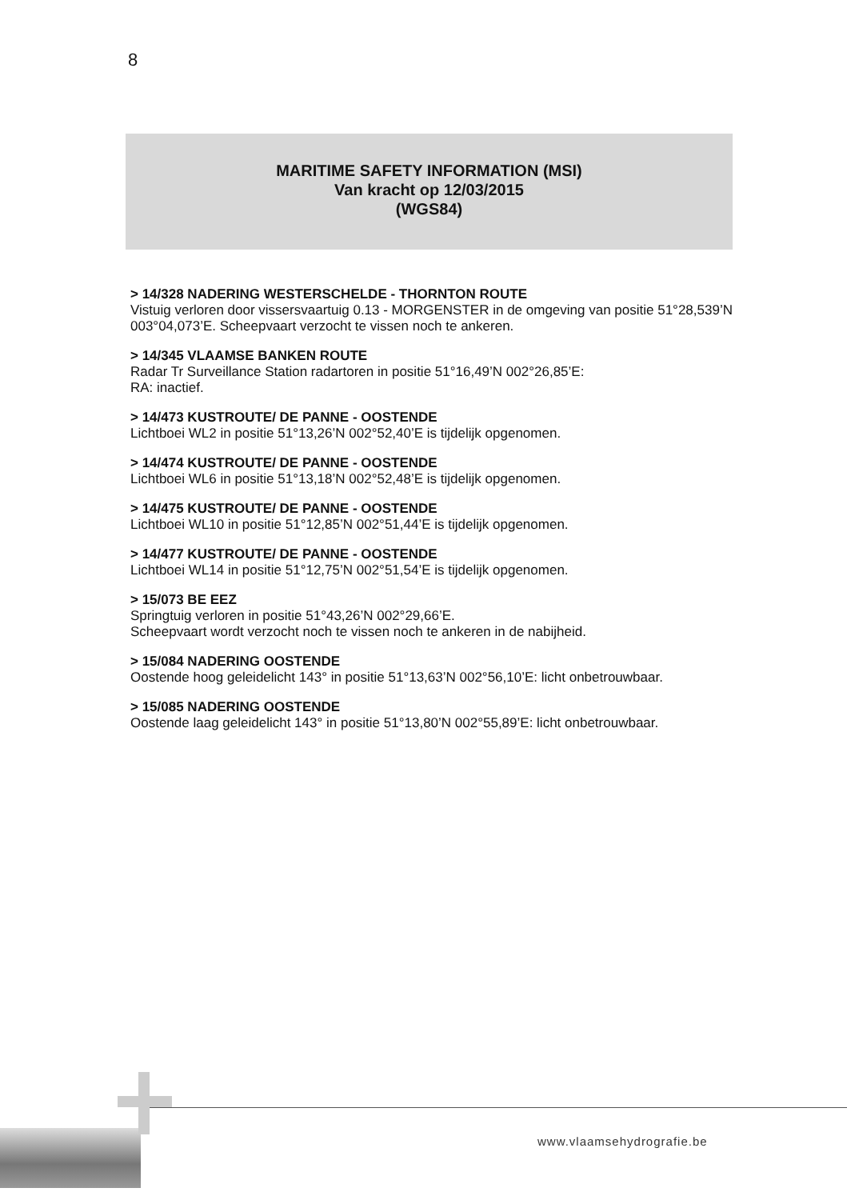8
MARITIME SAFETY INFORMATION (MSI)
Van kracht op 12/03/2015
(WGS84)
> 14/328 NADERING WESTERSCHELDE - THORNTON ROUTE
Vistuig verloren door vissersvaartuig 0.13 - MORGENSTER in de omgeving van positie 51°28,539’N 003°04,073’E. Scheepvaart verzocht te vissen noch te ankeren.
> 14/345 VLAAMSE BANKEN ROUTE
Radar Tr Surveillance Station radartoren in positie 51°16,49’N 002°26,85’E:
RA: inactief.
> 14/473 KUSTROUTE/ DE PANNE - OOSTENDE
Lichtboei WL2 in positie 51°13,26’N 002°52,40’E is tijdelijk opgenomen.
> 14/474 KUSTROUTE/ DE PANNE - OOSTENDE
Lichtboei WL6 in positie 51°13,18’N 002°52,48’E is tijdelijk opgenomen.
> 14/475 KUSTROUTE/ DE PANNE - OOSTENDE
Lichtboei WL10 in positie 51°12,85’N 002°51,44’E is tijdelijk opgenomen.
> 14/477 KUSTROUTE/ DE PANNE - OOSTENDE
Lichtboei WL14 in positie 51°12,75’N 002°51,54’E is tijdelijk opgenomen.
> 15/073 BE EEZ
Springtuig verloren in positie 51°43,26’N 002°29,66’E.
Scheepvaart wordt verzocht noch te vissen noch te ankeren in de nabijheid.
> 15/084 NADERING OOSTENDE
Oostende hoog geleidelicht 143° in positie 51°13,63’N 002°56,10’E: licht onbetrouwbaar.
> 15/085 NADERING OOSTENDE
Oostende laag geleidelicht 143° in positie 51°13,80’N 002°55,89’E: licht onbetrouwbaar.
www.vlaamsehydrografie.be